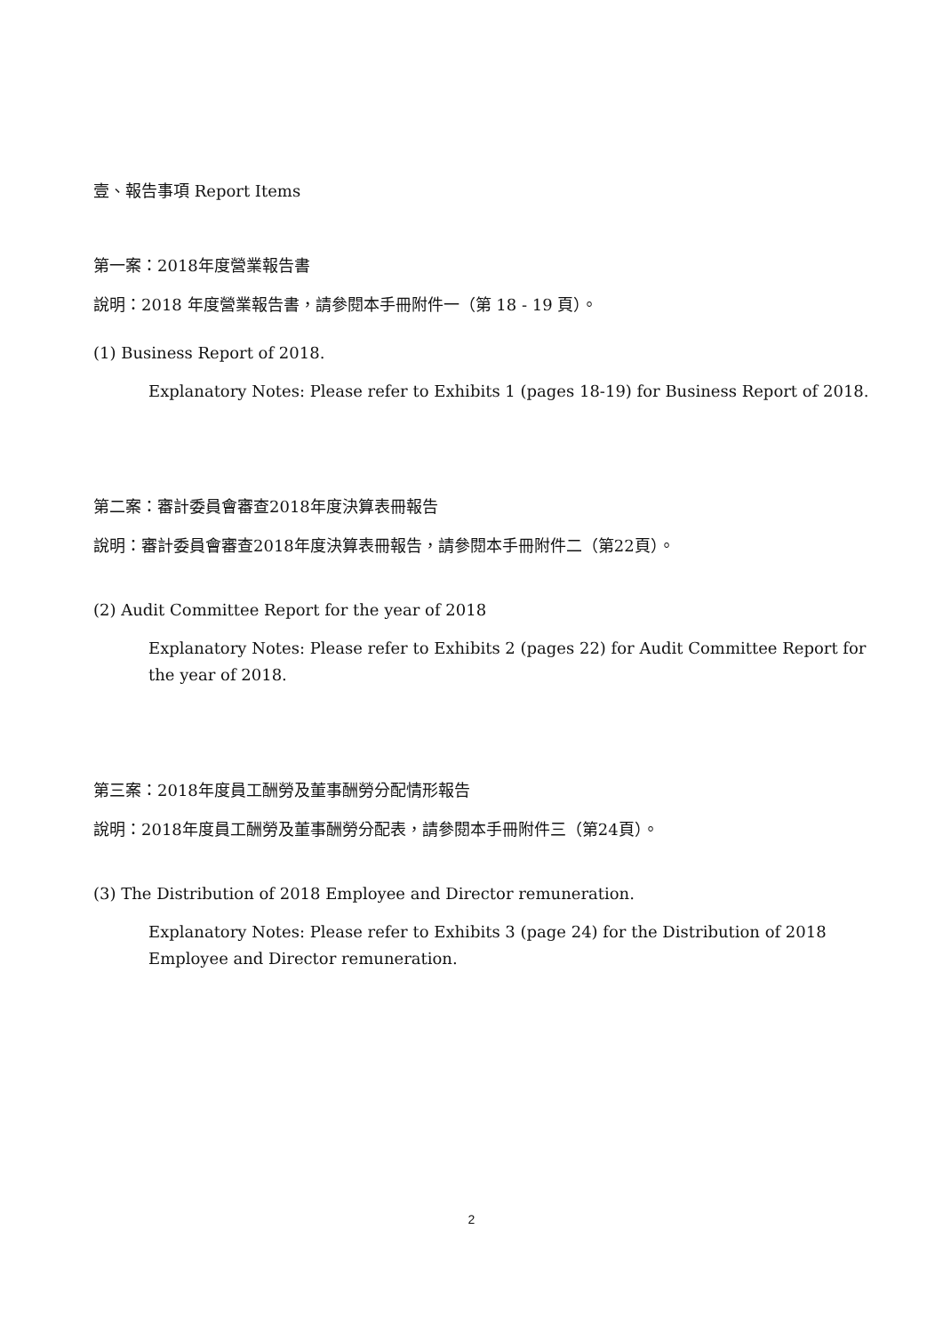壹、報告事項 Report Items
第一案：2018年度營業報告書
說明：2018 年度營業報告書，請參閱本手冊附件一（第 18 - 19 頁）。
(1) Business Report of 2018.
Explanatory Notes: Please refer to Exhibits 1 (pages 18-19) for Business Report of 2018.
第二案：審計委員會審查2018年度決算表冊報告
說明：審計委員會審查2018年度決算表冊報告，請參閱本手冊附件二（第22頁）。
(2) Audit Committee Report for the year of 2018
Explanatory Notes: Please refer to Exhibits 2 (pages 22) for Audit Committee Report for the year of 2018.
第三案：2018年度員工酬勞及董事酬勞分配情形報告
說明：2018年度員工酬勞及董事酬勞分配表，請參閱本手冊附件三（第24頁）。
(3) The Distribution of 2018 Employee and Director remuneration.
Explanatory Notes: Please refer to Exhibits 3 (page 24) for the Distribution of 2018 Employee and Director remuneration.
2